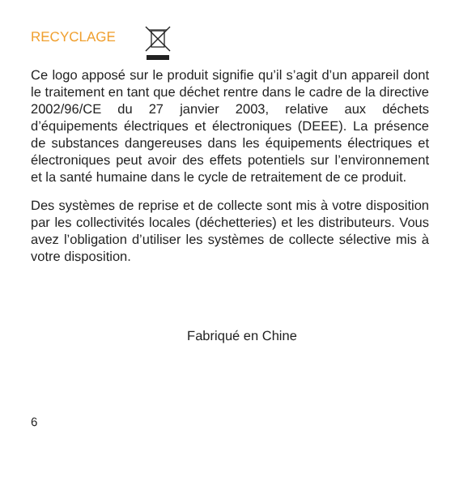RECYCLAGE
Ce logo apposé sur le produit signifie qu’il s’agit d’un appareil dont le traitement en tant que déchet rentre dans le cadre de la directive 2002/96/CE du 27 janvier 2003, relative aux déchets d’équipements électriques et électroniques (DEEE). La présence de substances dangereuses dans les équipements électriques et électroniques peut avoir des effets potentiels sur l’environnement et la santé humaine dans le cycle de retraitement de ce produit.
Des systèmes de reprise et de collecte sont mis à votre disposition par les collectivités locales (déchetteries) et les distributeurs. Vous avez l’obligation d’utiliser les systèmes de collecte sélective mis à votre disposition.
Fabriqué en Chine
6